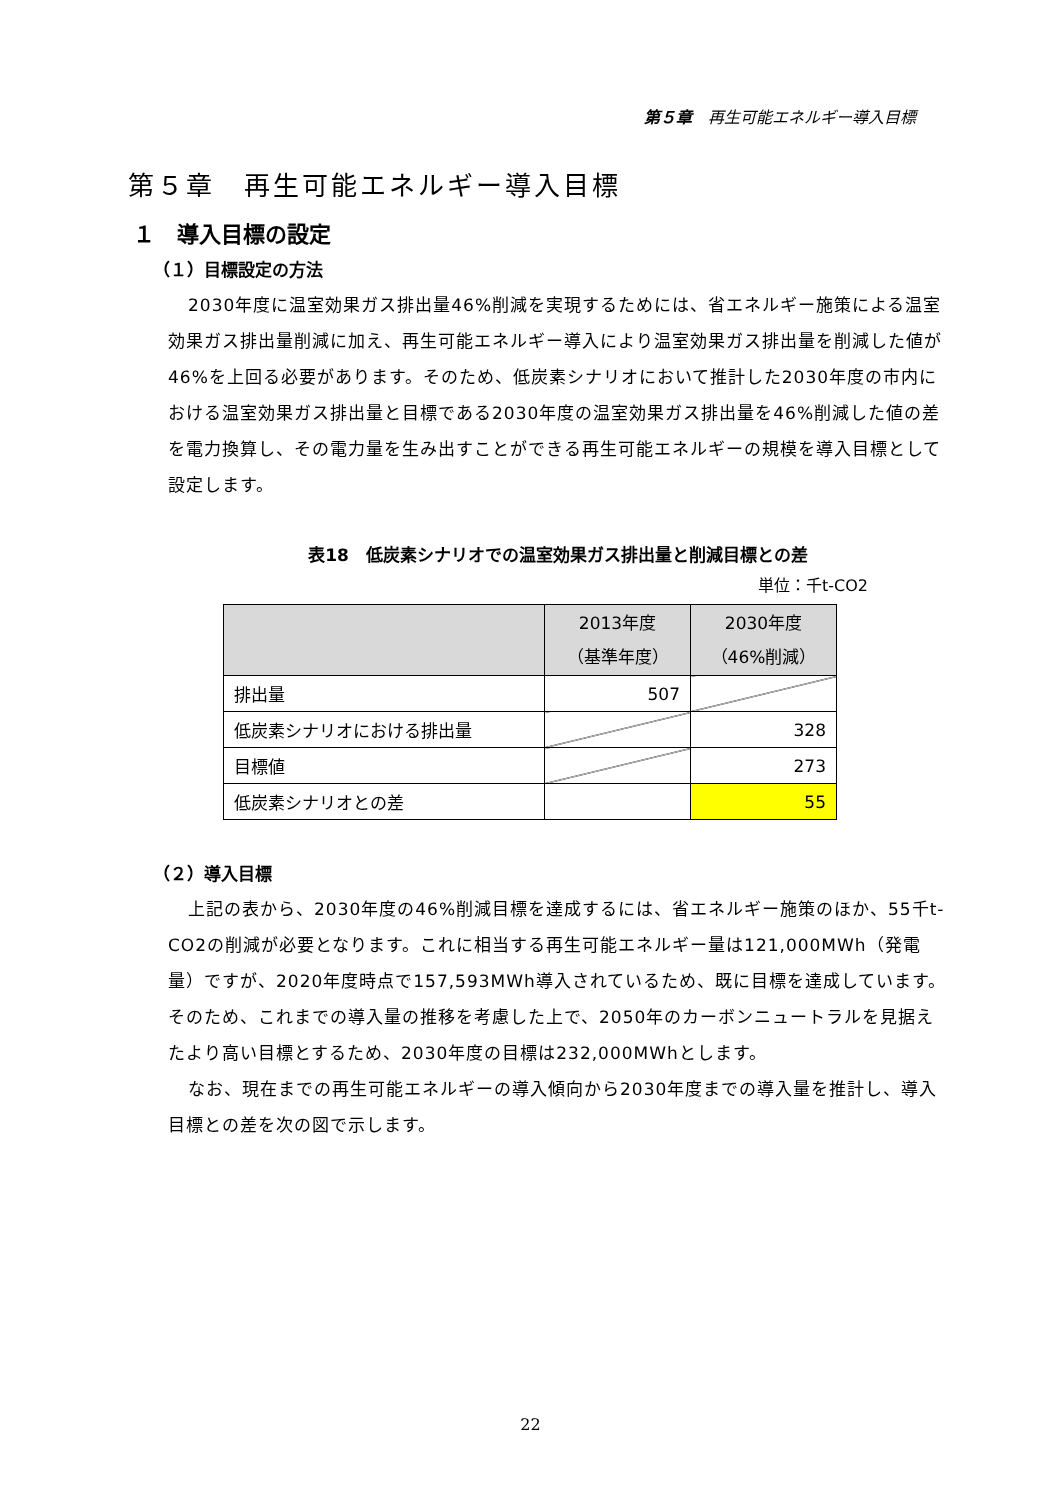第５章　再生可能エネルギー導入目標
第５章　再生可能エネルギー導入目標
１　導入目標の設定
（１）目標設定の方法
2030年度に温室効果ガス排出量46%削減を実現するためには、省エネルギー施策による温室効果ガス排出量削減に加え、再生可能エネルギー導入により温室効果ガス排出量を削減した値が46%を上回る必要があります。そのため、低炭素シナリオにおいて推計した2030年度の市内における温室効果ガス排出量と目標である2030年度の温室効果ガス排出量を46%削減した値の差を電力換算し、その電力量を生み出すことができる再生可能エネルギーの規模を導入目標として設定します。
表18　低炭素シナリオでの温室効果ガス排出量と削減目標との差
単位：千t-CO2
| | 2013年度 （基準年度） | 2030年度 （46%削減） |
| --- | --- | --- |
| 排出量 | 507 | |
| 低炭素シナリオにおける排出量 | | 328 |
| 目標値 | | 273 |
| 低炭素シナリオとの差 | | 55 |
（２）導入目標
上記の表から、2030年度の46%削減目標を達成するには、省エネルギー施策のほか、55千t-CO2の削減が必要となります。これに相当する再生可能エネルギー量は121,000MWh（発電量）ですが、2020年度時点で157,593MWh導入されているため、既に目標を達成しています。そのため、これまでの導入量の推移を考慮した上で、2050年のカーボンニュートラルを見据えたより高い目標とするため、2030年度の目標は232,000MWhとします。
なお、現在までの再生可能エネルギーの導入傾向から2030年度までの導入量を推計し、導入目標との差を次の図で示します。
22